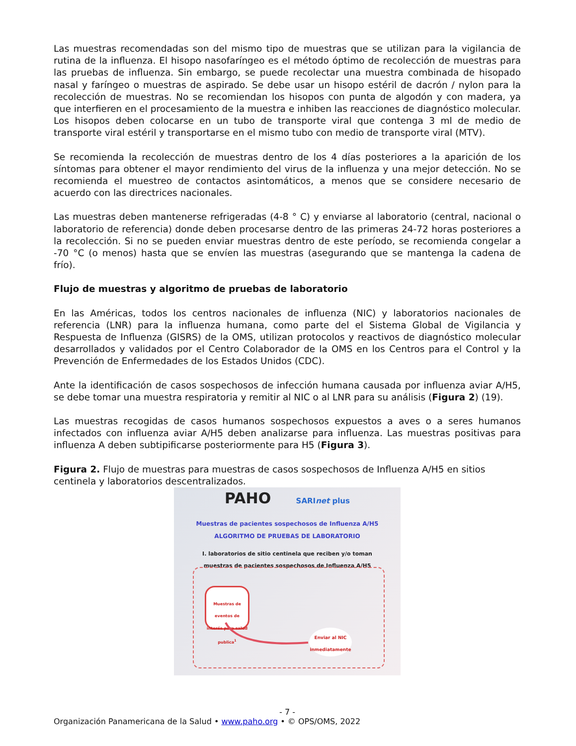Las muestras recomendadas son del mismo tipo de muestras que se utilizan para la vigilancia de rutina de la influenza. El hisopo nasofaríngeo es el método óptimo de recolección de muestras para las pruebas de influenza. Sin embargo, se puede recolectar una muestra combinada de hisopado nasal y faríngeo o muestras de aspirado. Se debe usar un hisopo estéril de dacrón / nylon para la recolección de muestras. No se recomiendan los hisopos con punta de algodón y con madera, ya que interfieren en el procesamiento de la muestra e inhiben las reacciones de diagnóstico molecular. Los hisopos deben colocarse en un tubo de transporte viral que contenga 3 ml de medio de transporte viral estéril y transportarse en el mismo tubo con medio de transporte viral (MTV).
Se recomienda la recolección de muestras dentro de los 4 días posteriores a la aparición de los síntomas para obtener el mayor rendimiento del virus de la influenza y una mejor detección. No se recomienda el muestreo de contactos asintomáticos, a menos que se considere necesario de acuerdo con las directrices nacionales.
Las muestras deben mantenerse refrigeradas (4-8 ° C) y enviarse al laboratorio (central, nacional o laboratorio de referencia) donde deben procesarse dentro de las primeras 24-72 horas posteriores a la recolección. Si no se pueden enviar muestras dentro de este período, se recomienda congelar a -70 °C (o menos) hasta que se envíen las muestras (asegurando que se mantenga la cadena de frío).
Flujo de muestras y algoritmo de pruebas de laboratorio
En las Américas, todos los centros nacionales de influenza (NIC) y laboratorios nacionales de referencia (LNR) para la influenza humana, como parte del el Sistema Global de Vigilancia y Respuesta de Influenza (GISRS) de la OMS, utilizan protocolos y reactivos de diagnóstico molecular desarrollados y validados por el Centro Colaborador de la OMS en los Centros para el Control y la Prevención de Enfermedades de los Estados Unidos (CDC).
Ante la identificación de casos sospechosos de infección humana causada por influenza aviar A/H5, se debe tomar una muestra respiratoria y remitir al NIC o al LNR para su análisis (Figura 2) (19).
Las muestras recogidas de casos humanos sospechosos expuestos a aves o a seres humanos infectados con influenza aviar A/H5 deben analizarse para influenza. Las muestras positivas para influenza A deben subtipificarse posteriormente para H5 (Figura 3).
Figura 2. Flujo de muestras para muestras de casos sospechosos de Influenza A/H5 en sitios centinela y laboratorios descentralizados.
PAHO SARI net plus
Muestras de pacientes sospechosos de Influenza A/H5
ALGORITMO DE PRUEBAS DE LABORATORIO
I. laboratorios de sitio centinela que reciben y/o toman
muestras de pacientes sospechosos de Influenza A/H5
Muestras de eventos de interés para salud publica<sup>1</sup>
Enviar al NIC inmediatamente
- 7 -
Organización Panamericana de la Salud • www.paho.org • © OPS/OMS, 2022